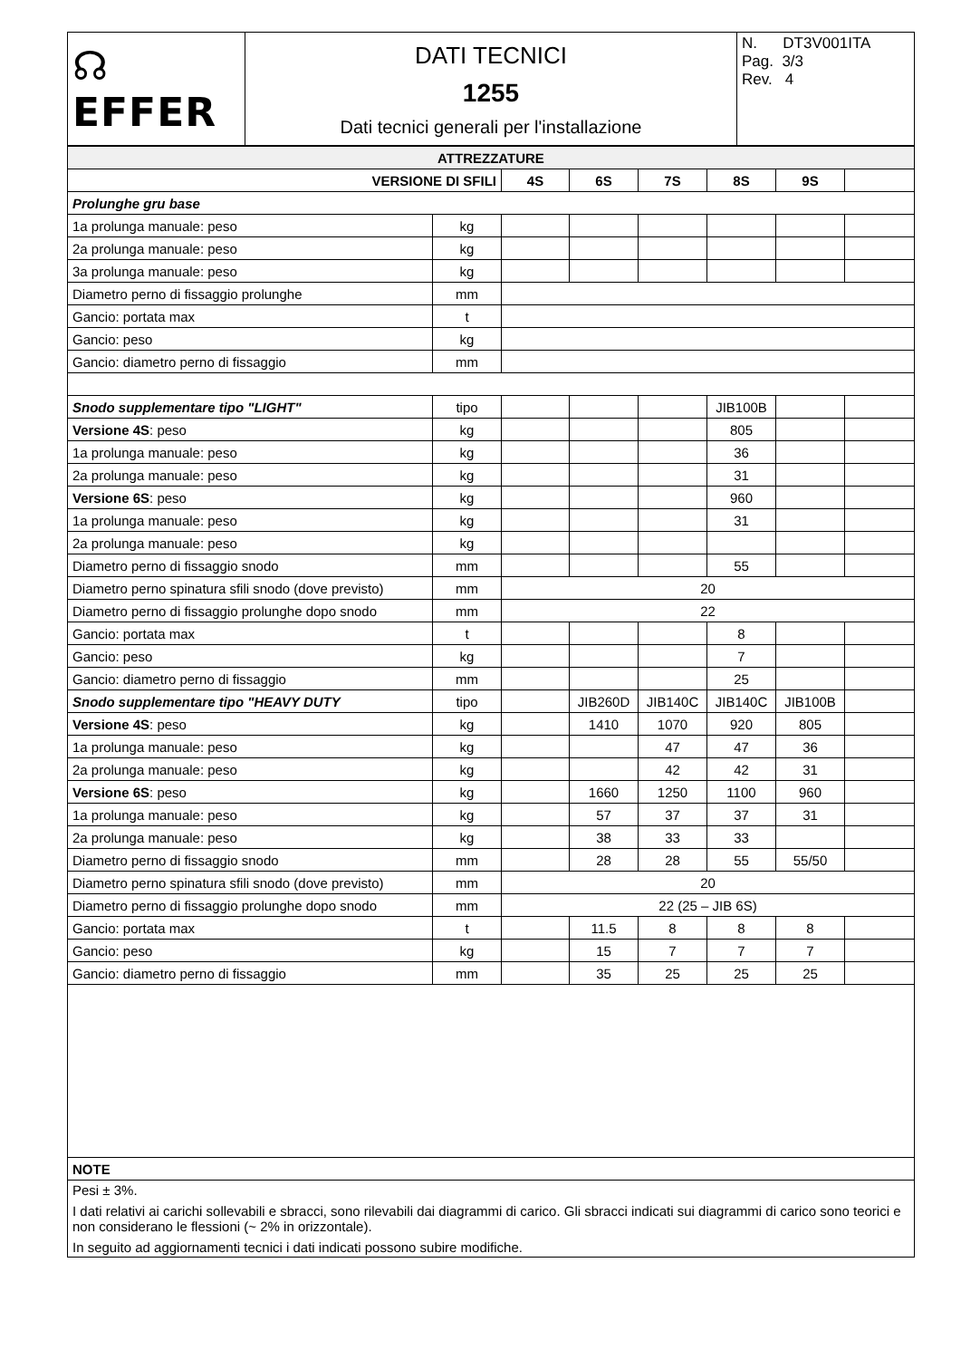| ☊ EFFER | DATI TECNICI 1255 Dati tecnici generali per l'installazione | N. DT3V001ITA Pag. 3/3 Rev. 4 |
| ATTREZZATURE | | | | | | | |
| VERSIONE DI SFILI | | 4S | 6S | 7S | 8S | 9S | |
| Prolunghe gru base | | | | | | | |
| 1a prolunga manuale: peso | kg | | | | | | |
| 2a prolunga manuale: peso | kg | | | | | | |
| 3a prolunga manuale: peso | kg | | | | | | |
| Diametro perno di fissaggio prolunghe | mm | | | | | | |
| Gancio: portata max | t | | | | | | |
| Gancio: peso | kg | | | | | | |
| Gancio: diametro perno di fissaggio | mm | | | | | | |
| Snodo supplementare tipo "LIGHT" | tipo | | | | JIB100B | | |
| Versione 4S : peso | kg | | | | 805 | | |
| 1a prolunga manuale: peso | kg | | | | 36 | | |
| 2a prolunga manuale: peso | kg | | | | 31 | | |
| Versione 6S : peso | kg | | | | 960 | | |
| 1a prolunga manuale: peso | kg | | | | 31 | | |
| 2a prolunga manuale: peso | kg | | | | | | |
| Diametro perno di fissaggio snodo | mm | | | | 55 | | |
| Diametro perno spinatura sfili snodo (dove previsto) | mm | 20 | | | | | |
| Diametro perno di fissaggio prolunghe dopo snodo | mm | 22 | | | | | |
| Gancio: portata max | t | | | | 8 | | |
| Gancio: peso | kg | | | | 7 | | |
| Gancio: diametro perno di fissaggio | mm | | | | 25 | | |
| Snodo supplementare tipo "HEAVY DUTY | tipo | | JIB260D | JIB140C | JIB140C | JIB100B | |
| Versione 4S : peso | kg | | 1410 | 1070 | 920 | 805 | |
| 1a prolunga manuale: peso | kg | | | 47 | 47 | 36 | |
| 2a prolunga manuale: peso | kg | | | 42 | 42 | 31 | |
| Versione 6S : peso | kg | | 1660 | 1250 | 1100 | 960 | |
| 1a prolunga manuale: peso | kg | | 57 | 37 | 37 | 31 | |
| 2a prolunga manuale: peso | kg | | 38 | 33 | 33 | | |
| Diametro perno di fissaggio snodo | mm | | 28 | 28 | 55 | 55/50 | |
| Diametro perno spinatura sfili snodo (dove previsto) | mm | 20 | | | | | |
| Diametro perno di fissaggio prolunghe dopo snodo | mm | 22 (25 – JIB 6S) | | | | | |
| Gancio: portata max | t | | 11.5 | 8 | 8 | 8 | |
| Gancio: peso | kg | | 15 | 7 | 7 | 7 | |
| Gancio: diametro perno di fissaggio | mm | | 35 | 25 | 25 | 25 | |
| NOTE | | | | | | | |
| Pesi ± 3%. I dati relativi ai carichi sollevabili e sbracci, sono rilevabili dai diagrammi di carico. Gli sbracci indicati sui diagrammi di carico sono teorici e non considerano le flessioni (~ 2% in orizzontale). In seguito ad aggiornamenti tecnici i dati indicati possono subire modifiche. | | | | | | | |